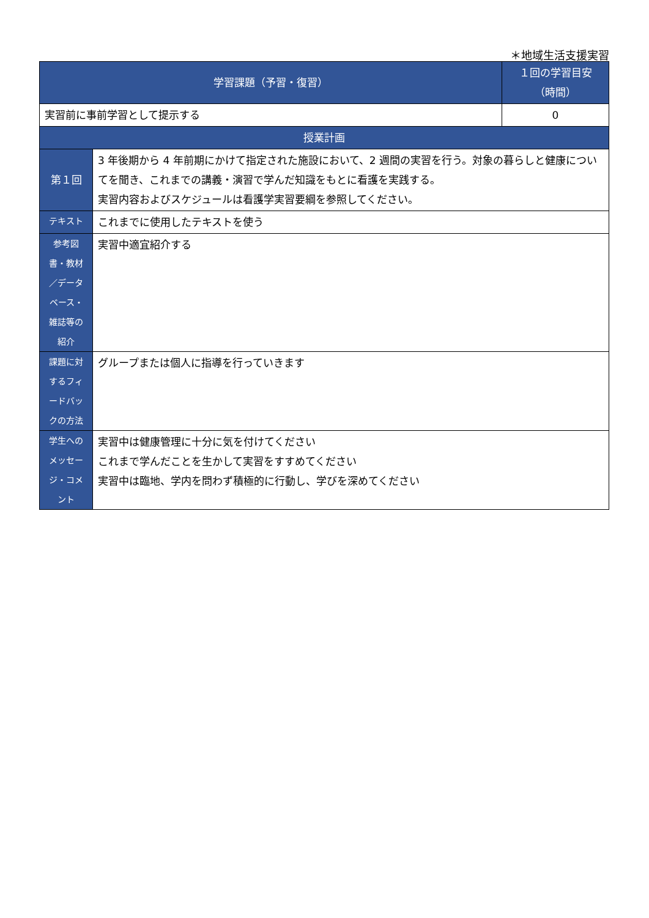＊地域生活支援実習
| 学習課題（予習・復習） | | １回の学習目安 （時間） |
| --- | --- | --- |
| 実習前に事前学習として提示する | | 0 |
| 授業計画 | | |
| 第１回 | 3 年後期から 4 年前期にかけて指定された施設において、2 週間の実習を行う。対象の暮らしと健康についてを聞き、これまでの講義・演習で学んだ知識をもとに看護を実践する。 実習内容およびスケジュールは看護学実習要綱を参照してください。 | |
| テキスト | これまでに使用したテキストを使う | |
| 参考図 書・教材 ／データ ベース・ 雑誌等の 紹介 | 実習中適宜紹介する | |
| 課題に対 するフィ ードバッ クの方法 | グループまたは個人に指導を行っていきます | |
| 学生への メッセー ジ・コメ ント | 実習中は健康管理に十分に気を付けてください これまで学んだことを生かして実習をすすめてください 実習中は臨地、学内を問わず積極的に行動し、学びを深めてください | |